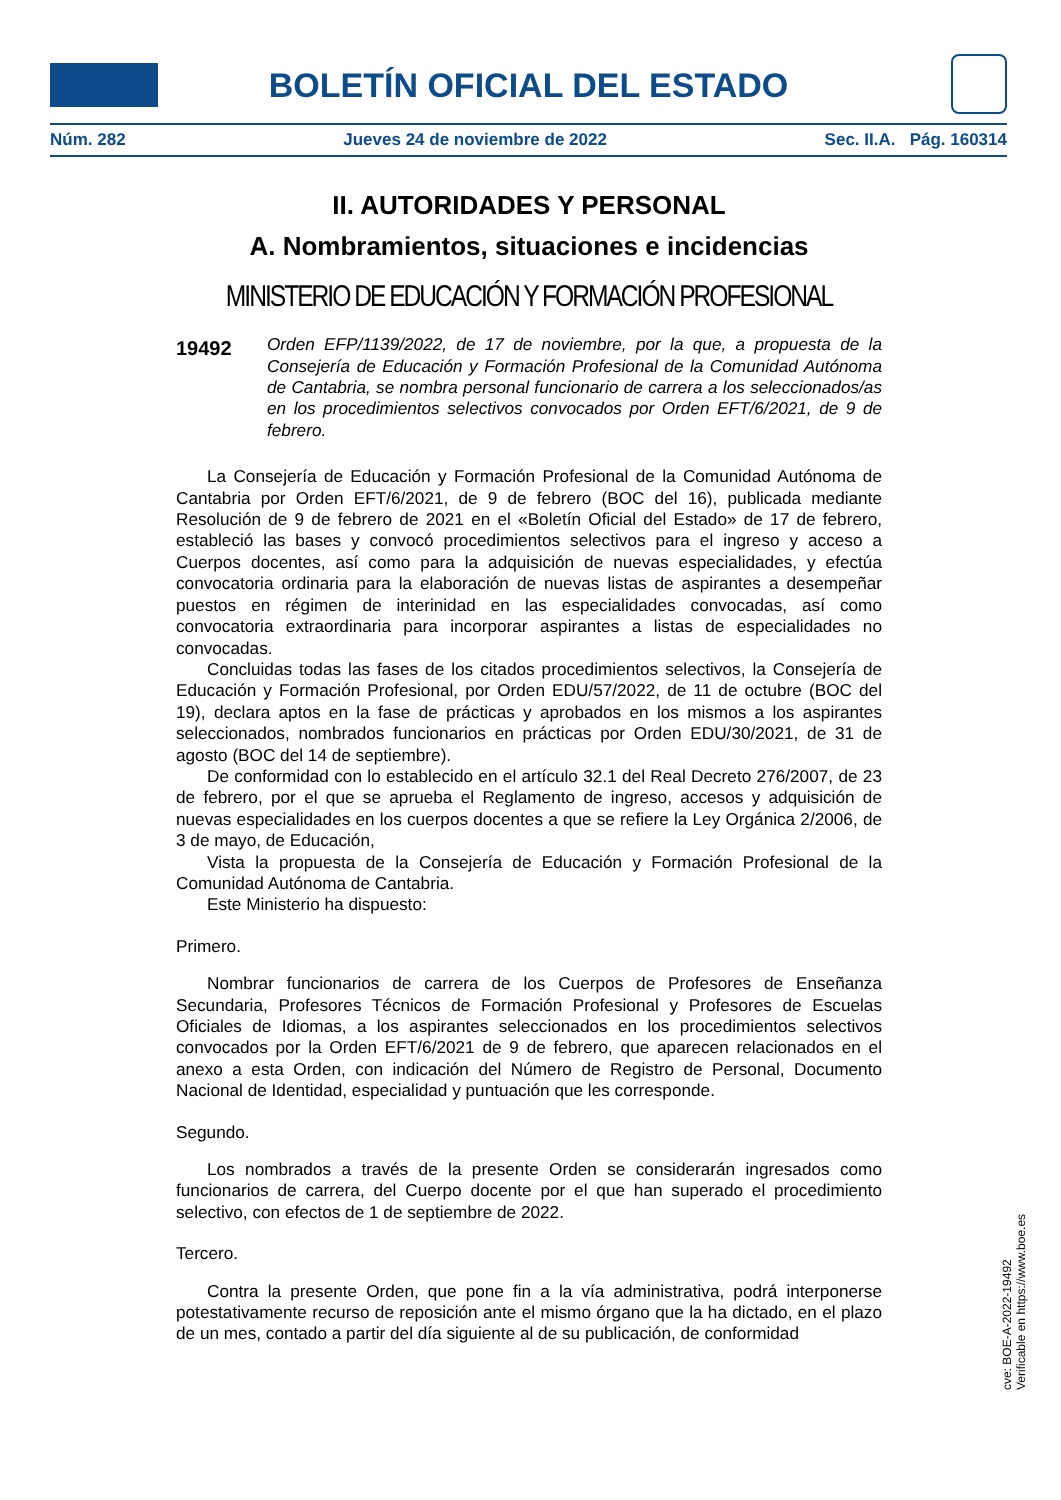BOLETÍN OFICIAL DEL ESTADO
Núm. 282 Jueves 24 de noviembre de 2022 Sec. II.A. Pág. 160314
II. AUTORIDADES Y PERSONAL
A. Nombramientos, situaciones e incidencias
MINISTERIO DE EDUCACIÓN Y FORMACIÓN PROFESIONAL
19492
Orden EFP/1139/2022, de 17 de noviembre, por la que, a propuesta de la Consejería de Educación y Formación Profesional de la Comunidad Autónoma de Cantabria, se nombra personal funcionario de carrera a los seleccionados/as en los procedimientos selectivos convocados por Orden EFT/6/2021, de 9 de febrero.
La Consejería de Educación y Formación Profesional de la Comunidad Autónoma de Cantabria por Orden EFT/6/2021, de 9 de febrero (BOC del 16), publicada mediante Resolución de 9 de febrero de 2021 en el «Boletín Oficial del Estado» de 17 de febrero, estableció las bases y convocó procedimientos selectivos para el ingreso y acceso a Cuerpos docentes, así como para la adquisición de nuevas especialidades, y efectúa convocatoria ordinaria para la elaboración de nuevas listas de aspirantes a desempeñar puestos en régimen de interinidad en las especialidades convocadas, así como convocatoria extraordinaria para incorporar aspirantes a listas de especialidades no convocadas.
Concluidas todas las fases de los citados procedimientos selectivos, la Consejería de Educación y Formación Profesional, por Orden EDU/57/2022, de 11 de octubre (BOC del 19), declara aptos en la fase de prácticas y aprobados en los mismos a los aspirantes seleccionados, nombrados funcionarios en prácticas por Orden EDU/30/2021, de 31 de agosto (BOC del 14 de septiembre).
De conformidad con lo establecido en el artículo 32.1 del Real Decreto 276/2007, de 23 de febrero, por el que se aprueba el Reglamento de ingreso, accesos y adquisición de nuevas especialidades en los cuerpos docentes a que se refiere la Ley Orgánica 2/2006, de 3 de mayo, de Educación,
Vista la propuesta de la Consejería de Educación y Formación Profesional de la Comunidad Autónoma de Cantabria.
Este Ministerio ha dispuesto:
Primero.
Nombrar funcionarios de carrera de los Cuerpos de Profesores de Enseñanza Secundaria, Profesores Técnicos de Formación Profesional y Profesores de Escuelas Oficiales de Idiomas, a los aspirantes seleccionados en los procedimientos selectivos convocados por la Orden EFT/6/2021 de 9 de febrero, que aparecen relacionados en el anexo a esta Orden, con indicación del Número de Registro de Personal, Documento Nacional de Identidad, especialidad y puntuación que les corresponde.
Segundo.
Los nombrados a través de la presente Orden se considerarán ingresados como funcionarios de carrera, del Cuerpo docente por el que han superado el procedimiento selectivo, con efectos de 1 de septiembre de 2022.
Tercero.
Contra la presente Orden, que pone fin a la vía administrativa, podrá interponerse potestativamente recurso de reposición ante el mismo órgano que la ha dictado, en el plazo de un mes, contado a partir del día siguiente al de su publicación, de conformidad
cve: BOE-A-2022-19492
Verificable en https://www.boe.es